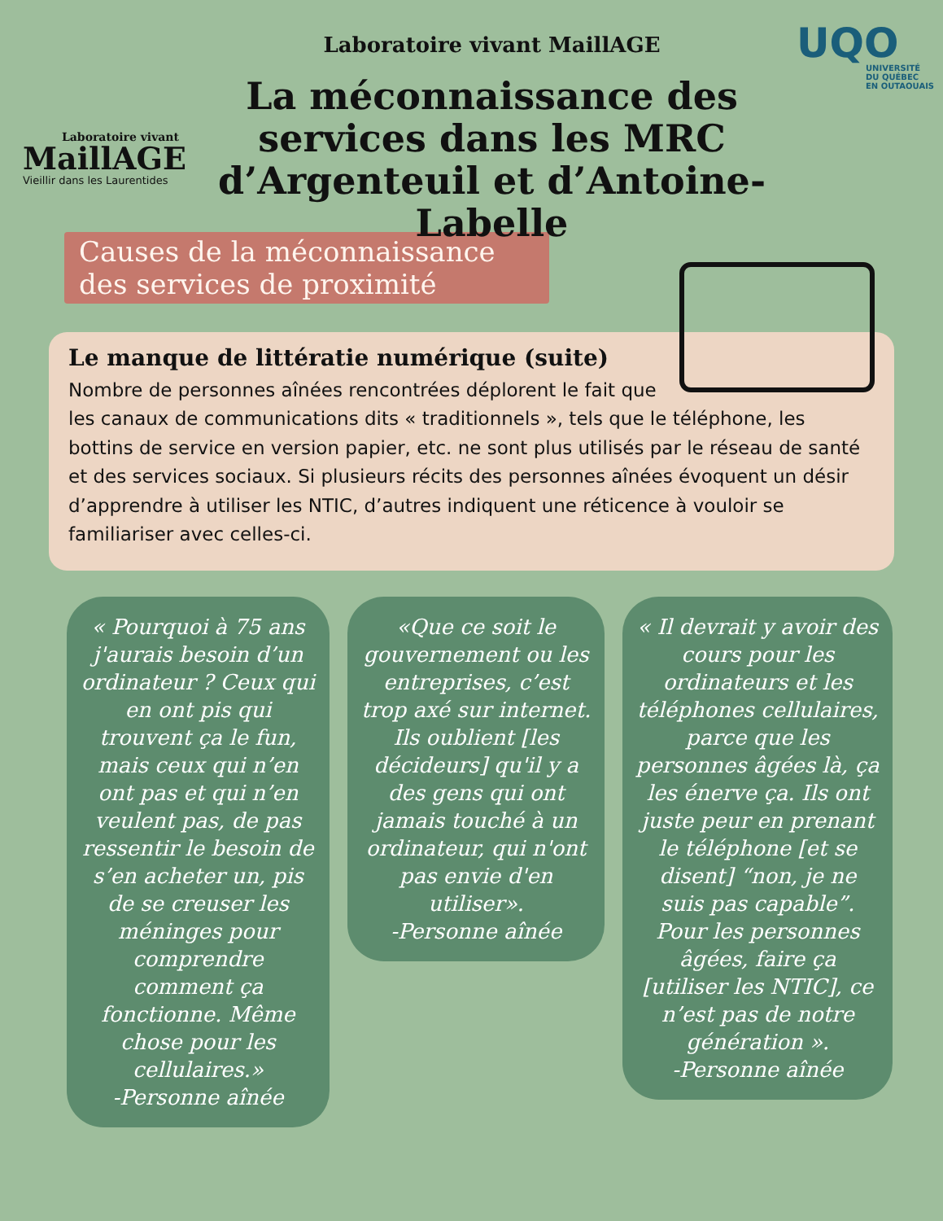Laboratoire vivant
MaillAGE
Vieillir dans les Laurentides
Laboratoire vivant MaillAGE
La méconnaissance des services dans les MRC d’Argenteuil et d’Antoine-Labelle
UQO
UNIVERSITÉ
DU QUÉBEC
EN OUTAOUAIS
Causes de la méconnaissance des services de proximité
Le manque de littératie numérique (suite)
Nombre de personnes aînées rencontrées déplorent le fait que les canaux de communications dits « traditionnels », tels que le téléphone, les bottins de service en version papier, etc. ne sont plus utilisés par le réseau de santé et des services sociaux. Si plusieurs récits des personnes aînées évoquent un désir d’apprendre à utiliser les NTIC, d’autres indiquent une réticence à vouloir se familiariser avec celles-ci.
« Pourquoi à 75 ans j'aurais besoin d’un ordinateur ? Ceux qui en ont pis qui trouvent ça le fun, mais ceux qui n’en ont pas et qui n’en veulent pas, de pas ressentir le besoin de s’en acheter un, pis de se creuser les méninges pour comprendre comment ça fonctionne. Même chose pour les cellulaires.»
-Personne aînée
«Que ce soit le gouvernement ou les entreprises, c’est trop axé sur internet. Ils oublient [les décideurs] qu'il y a des gens qui ont jamais touché à un ordinateur, qui n'ont pas envie d'en utiliser».
-Personne aînée
« Il devrait y avoir des cours pour les ordinateurs et les téléphones cellulaires, parce que les personnes âgées là, ça les énerve ça. Ils ont juste peur en prenant le téléphone [et se disent] “non, je ne suis pas capable”. Pour les personnes âgées, faire ça [utiliser les NTIC], ce n’est pas de notre génération ».
-Personne aînée